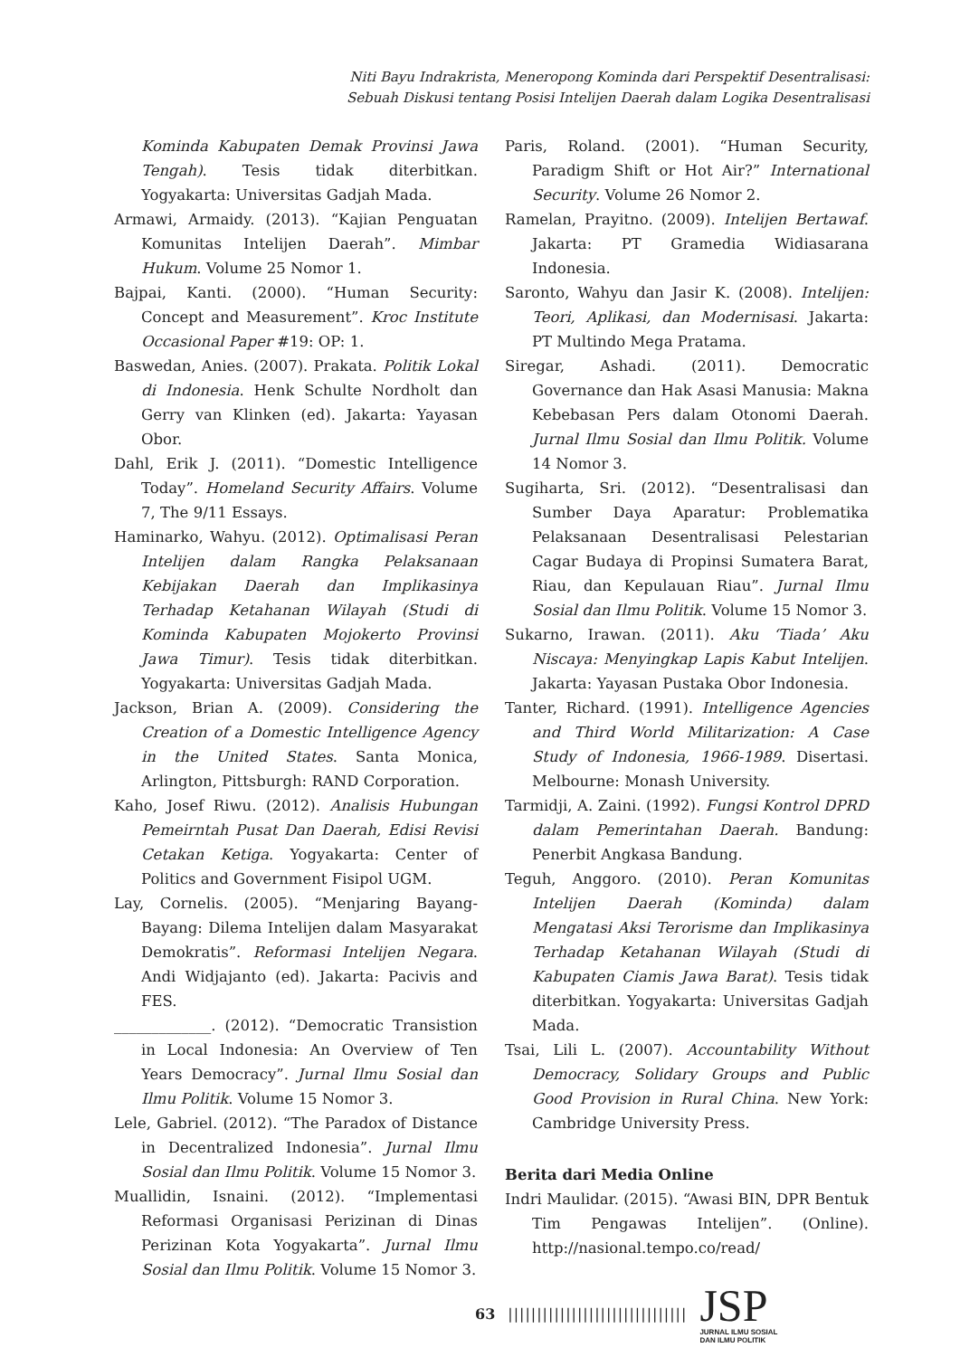Niti Bayu Indrakrista, Meneropong Kominda dari Perspektif Desentralisasi:
Sebuah Diskusi tentang Posisi Intelijen Daerah dalam Logika Desentralisasi
Kominda Kabupaten Demak Provinsi Jawa Tengah). Tesis tidak diterbitkan. Yogyakarta: Universitas Gadjah Mada.
Armawi, Armaidy. (2013). “Kajian Penguatan Komunitas Intelijen Daerah”. Mimbar Hukum. Volume 25 Nomor 1.
Bajpai, Kanti. (2000). “Human Security: Concept and Measurement”. Kroc Institute Occasional Paper #19: OP: 1.
Baswedan, Anies. (2007). Prakata. Politik Lokal di Indonesia. Henk Schulte Nordholt dan Gerry van Klinken (ed). Jakarta: Yayasan Obor.
Dahl, Erik J. (2011). “Domestic Intelligence Today”. Homeland Security Affairs. Volume 7, The 9/11 Essays.
Haminarko, Wahyu. (2012). Optimalisasi Peran Intelijen dalam Rangka Pelaksanaan Kebijakan Daerah dan Implikasinya Terhadap Ketahanan Wilayah (Studi di Kominda Kabupaten Mojokerto Provinsi Jawa Timur). Tesis tidak diterbitkan. Yogyakarta: Universitas Gadjah Mada.
Jackson, Brian A. (2009). Considering the Creation of a Domestic Intelligence Agency in the United States. Santa Monica, Arlington, Pittsburgh: RAND Corporation.
Kaho, Josef Riwu. (2012). Analisis Hubungan Pemeirntah Pusat Dan Daerah, Edisi Revisi Cetakan Ketiga. Yogyakarta: Center of Politics and Government Fisipol UGM.
Lay, Cornelis. (2005). “Menjaring Bayang-Bayang: Dilema Intelijen dalam Masyarakat Demokratis”. Reformasi Intelijen Negara. Andi Widjajanto (ed). Jakarta: Pacivis and FES.
_____________. (2012). “Democratic Transistion in Local Indonesia: An Overview of Ten Years Democracy”. Jurnal Ilmu Sosial dan Ilmu Politik. Volume 15 Nomor 3.
Lele, Gabriel. (2012). “The Paradox of Distance in Decentralized Indonesia”. Jurnal Ilmu Sosial dan Ilmu Politik. Volume 15 Nomor 3.
Muallidin, Isnaini. (2012). “Implementasi Reformasi Organisasi Perizinan di Dinas Perizinan Kota Yogyakarta”. Jurnal Ilmu Sosial dan Ilmu Politik. Volume 15 Nomor 3.
Paris, Roland. (2001). “Human Security, Paradigm Shift or Hot Air?” International Security. Volume 26 Nomor 2.
Ramelan, Prayitno. (2009). Intelijen Bertawaf. Jakarta: PT Gramedia Widiasarana Indonesia.
Saronto, Wahyu dan Jasir K. (2008). Intelijen: Teori, Aplikasi, dan Modernisasi. Jakarta: PT Multindo Mega Pratama.
Siregar, Ashadi. (2011). Democratic Governance dan Hak Asasi Manusia: Makna Kebebasan Pers dalam Otonomi Daerah. Jurnal Ilmu Sosial dan Ilmu Politik. Volume 14 Nomor 3.
Sugiharta, Sri. (2012). “Desentralisasi dan Sumber Daya Aparatur: Problematika Pelaksanaan Desentralisasi Pelestarian Cagar Budaya di Propinsi Sumatera Barat, Riau, dan Kepulauan Riau”. Jurnal Ilmu Sosial dan Ilmu Politik. Volume 15 Nomor 3.
Sukarno, Irawan. (2011). Aku ‘Tiada’ Aku Niscaya: Menyingkap Lapis Kabut Intelijen. Jakarta: Yayasan Pustaka Obor Indonesia.
Tanter, Richard. (1991). Intelligence Agencies and Third World Militarization: A Case Study of Indonesia, 1966-1989. Disertasi. Melbourne: Monash University.
Tarmidji, A. Zaini. (1992). Fungsi Kontrol DPRD dalam Pemerintahan Daerah. Bandung: Penerbit Angkasa Bandung.
Teguh, Anggoro. (2010). Peran Komunitas Intelijen Daerah (Kominda) dalam Mengatasi Aksi Terorisme dan Implikasinya Terhadap Ketahanan Wilayah (Studi di Kabupaten Ciamis Jawa Barat). Tesis tidak diterbitkan. Yogyakarta: Universitas Gadjah Mada.
Tsai, Lili L. (2007). Accountability Without Democracy, Solidary Groups and Public Good Provision in Rural China. New York: Cambridge University Press.
Berita dari Media Online
Indri Maulidar. (2015). “Awasi BIN, DPR Bentuk Tim Pengawas Intelijen”. (Online). http://nasional.tempo.co/read/
63 |||||||||||||||||||||||||||||||
JSP
JURNAL ILMU SOSIAL
DAN ILMU POLITIK